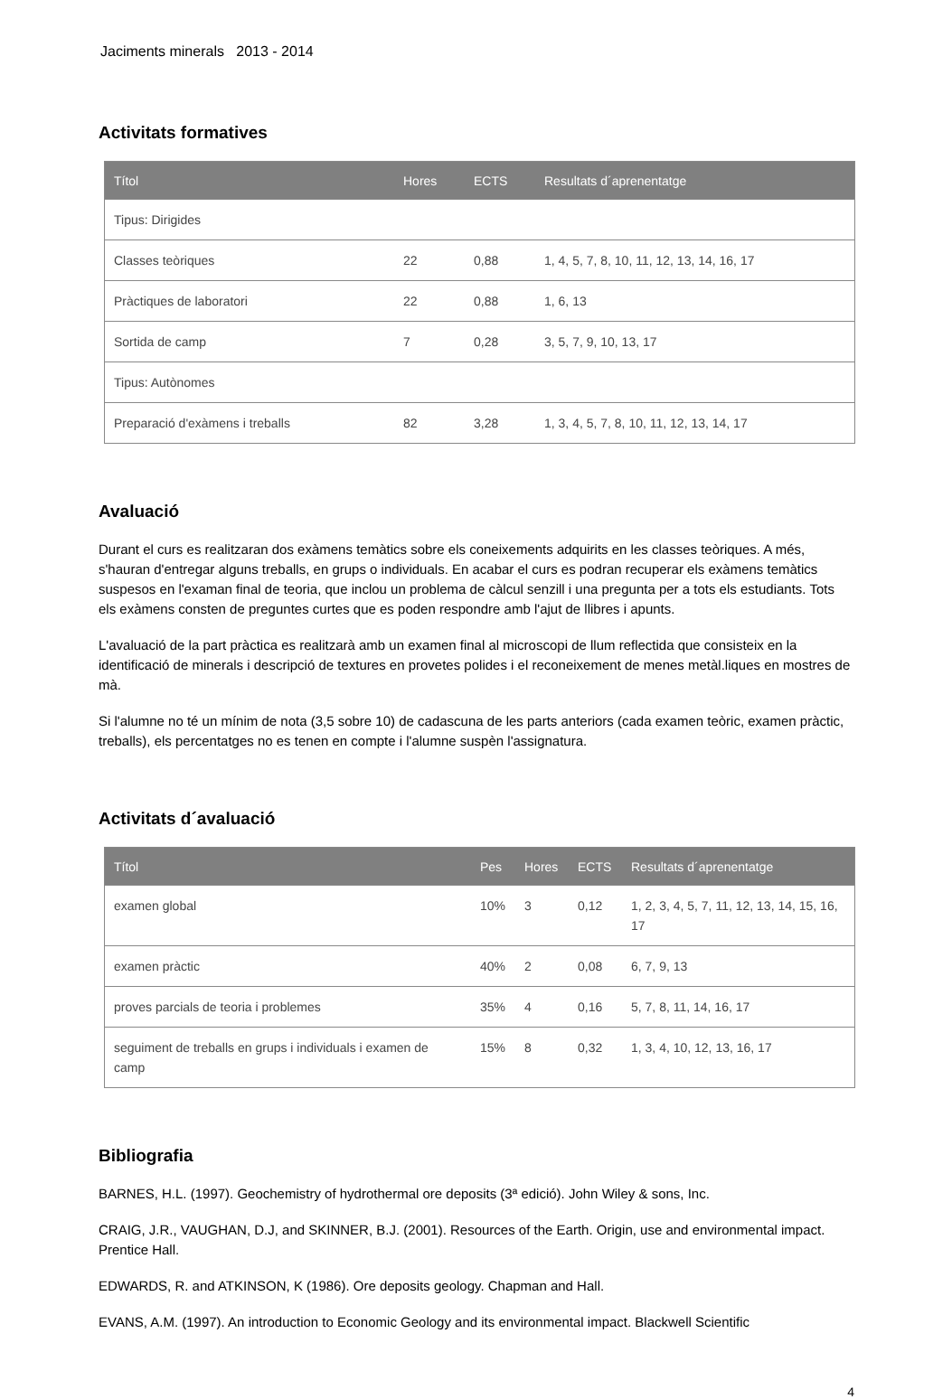Jaciments minerals 2013 - 2014
Activitats formatives
| Títol | Hores | ECTS | Resultats d´aprenentatge |
| --- | --- | --- | --- |
| Tipus: Dirigides | | | |
| Classes teòriques | 22 | 0,88 | 1, 4, 5, 7, 8, 10, 11, 12, 13, 14, 16, 17 |
| Pràctiques de laboratori | 22 | 0,88 | 1, 6, 13 |
| Sortida de camp | 7 | 0,28 | 3, 5, 7, 9, 10, 13, 17 |
| Tipus: Autònomes | | | |
| Preparació d'exàmens i treballs | 82 | 3,28 | 1, 3, 4, 5, 7, 8, 10, 11, 12, 13, 14, 17 |
Avaluació
Durant el curs es realitzaran dos exàmens temàtics sobre els coneixements adquirits en les classes teòriques. A més, s'hauran d'entregar alguns treballs, en grups o individuals. En acabar el curs es podran recuperar els exàmens temàtics suspesos en l'examan final de teoria, que inclou un problema de càlcul senzill i una pregunta per a tots els estudiants. Tots els exàmens consten de preguntes curtes que es poden respondre amb l'ajut de llibres i apunts.
L'avaluació de la part pràctica es realitzarà amb un examen final al microscopi de llum reflectida que consisteix en la identificació de minerals i descripció de textures en provetes polides i el reconeixement de menes metàl.liques en mostres de mà.
Si l'alumne no té un mínim de nota (3,5 sobre 10) de cadascuna de les parts anteriors (cada examen teòric, examen pràctic, treballs), els percentatges no es tenen en compte i l'alumne suspèn l'assignatura.
Activitats d´avaluació
| Títol | Pes | Hores | ECTS | Resultats d´aprenentatge |
| --- | --- | --- | --- | --- |
| examen global | 10% | 3 | 0,12 | 1, 2, 3, 4, 5, 7, 11, 12, 13, 14, 15, 16, 17 |
| examen pràctic | 40% | 2 | 0,08 | 6, 7, 9, 13 |
| proves parcials de teoria i problemes | 35% | 4 | 0,16 | 5, 7, 8, 11, 14, 16, 17 |
| seguiment de treballs en grups i individuals i examen de camp | 15% | 8 | 0,32 | 1, 3, 4, 10, 12, 13, 16, 17 |
Bibliografia
BARNES, H.L. (1997). Geochemistry of hydrothermal ore deposits (3ª edició). John Wiley & sons, Inc.
CRAIG, J.R., VAUGHAN, D.J, and SKINNER, B.J. (2001). Resources of the Earth. Origin, use and environmental impact. Prentice Hall.
EDWARDS, R. and ATKINSON, K (1986). Ore deposits geology. Chapman and Hall.
EVANS, A.M. (1997). An introduction to Economic Geology and its environmental impact. Blackwell Scientific
4